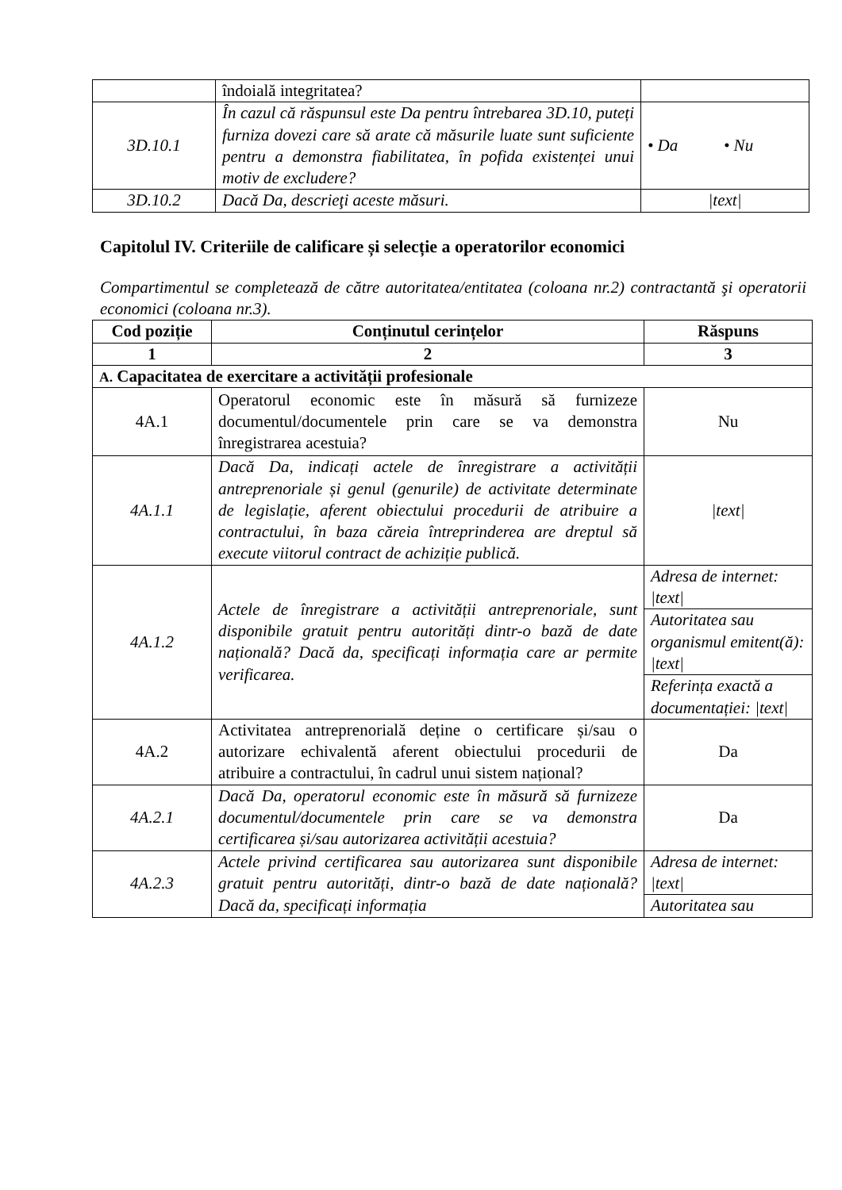| | îndoială integritatea? | |
| 3D.10.1 | În cazul că răspunsul este Da pentru întrebarea 3D.10, puteți furniza dovezi care să arate că măsurile luate sunt suficiente pentru a demonstra fiabilitatea, în pofida existenței unui motiv de excludere? | • Da • Nu |
| 3D.10.2 | Dacă Da, descrieţi aceste măsuri. | /text/ |
Capitolul IV. Criteriile de calificare și selecție a operatorilor economici
Compartimentul se completează de către autoritatea/entitatea (coloana nr.2) contractantă şi operatorii economici (coloana nr.3).
| Cod poziție | Conținutul cerințelor | Răspuns |
| --- | --- | --- |
| 1 | 2 | 3 |
| A. Capacitatea de exercitare a activității profesionale | | |
| 4A.1 | Operatorul economic este în măsură să furnizeze documentul/documentele prin care se va demonstra înregistrarea acestuia? | Nu |
| 4A.1.1 | Dacă Da, indicați actele de înregistrare a activității antreprenoriale și genul (genurile) de activitate determinate de legislație, aferent obiectului procedurii de atribuire a contractului, în baza căreia întreprinderea are dreptul să execute viitorul contract de achiziție publică. | /text/ |
| 4A.1.2 | Actele de înregistrare a activității antreprenoriale, sunt disponibile gratuit pentru autorități dintr-o bază de date națională? Dacă da, specificați informația care ar permite verificarea. | / Adresa de internet: /text/ / / Autoritatea sau organismul emitent(ă): /text/ / / Referința exactă a documentației: /text/ / |
| 4A.2 | Activitatea antreprenorială deține o certificare și/sau o autorizare echivalentă aferent obiectului procedurii de atribuire a contractului, în cadrul unui sistem național? | Da |
| 4A.2.1 | Dacă Da, operatorul economic este în măsură să furnizeze documentul/documentele prin care se va demonstra certificarea și/sau autorizarea activității acestuia? | Da |
| 4A.2.3 | Actele privind certificarea sau autorizarea sunt disponibile gratuit pentru autorități, dintr-o bază de date națională? Dacă da, specificați informația | / Adresa de internet: /text/ / / Autoritatea sau / |